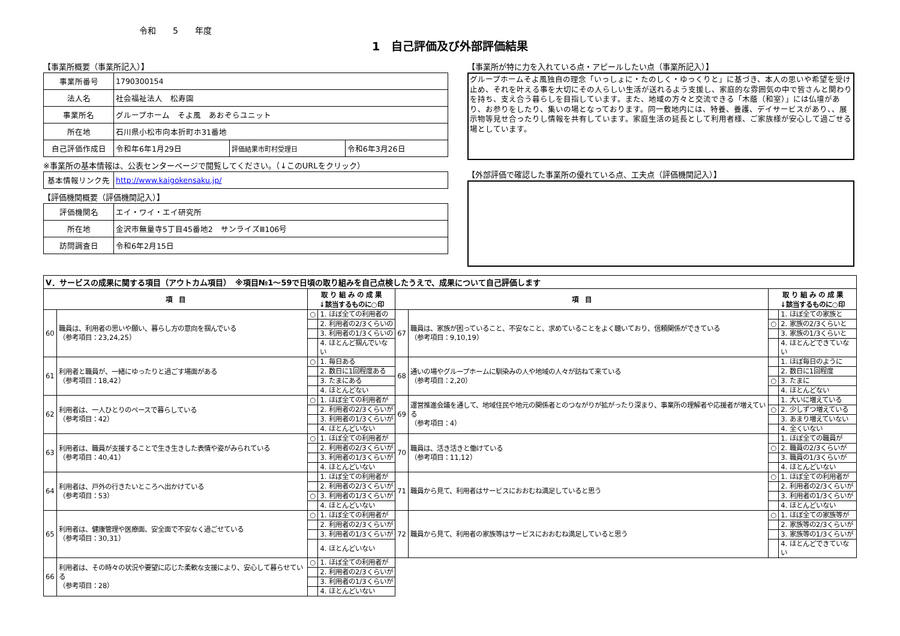令和　　5　　年度
1　自己評価及び外部評価結果
【事業所概要（事業所記入）】
| 事業所番号 | 1790300154 | | |
| 法人名 | 社会福祉法人 松寿園 | | |
| 事業所名 | グループホーム そよ風 あおぞらユニット | | |
| 所在地 | 石川県小松市向本折町ホ31番地 | | |
| 自己評価作成日 | 令和年6年1月29日 | 評価結果市町村受理日 | 令和6年3月26日 |
※事業所の基本情報は、公表センターページで閲覧してください。（↓このURLをクリック）
| 基本情報リンク先 | http://www.kaigokensaku.jp/ |
【評価機関概要（評価機関記入）】
| 評価機関名 | エイ・ワイ・エイ研究所 |
| 所在地 | 金沢市無量寺5丁目45番地2 サンライズⅢ106号 |
| 訪問調査日 | 令和6年2月15日 |
【事業所が特に力を入れている点・アピールしたい点（事業所記入）】
グループホームそよ風独自の理念「いっしょに・たのしく・ゆっくりと」に基づき、本人の思いや希望を受け止め、それを叶える事を大切にその人らしい生活が送れるよう支援し、家庭的な雰囲気の中で皆さんと関わりを持ち、支え合う暮らしを目指しています。また、地域の方々と交流できる「木蔭（和室）」には仏壇があり、お参りをしたり、集いの場となっております。同一敷地内には、特養、養護、デイサービスがあり、、展示物等見せ合ったりし情報を共有しています。家庭生活の延長として利用者様、ご家族様が安心して過ごせる場としています。
【外部評価で確認した事業所の優れている点、工夫点（評価機関記入）】
| Ⅴ．サービスの成果に関する項目（アウトカム項目） ※項目№1～59で日頃の取り組みを自己点検したうえで、成果について自己評価します | | | | | | | |
| --- | --- | --- | --- | --- | --- | --- | --- |
| 項 目 | | 取 り 組 み の 成 果 ↓該当するものに○印 | | 項 目 | | 取 り 組 み の 成 果 ↓該当するものに○印 | |
| 60 | 職員は、利用者の思いや願い、暮らし方の意向を掴んでいる （参考項目：23,24,25） | ○ | 1. ほぼ全ての利用者の | 67 | 職員は、家族が困っていること、不安なこと、求めていることをよく聴いており、信頼関係ができている （参考項目：9,10,19） | | 1. ほぼ全ての家族と |
| | | | 2. 利用者の2/3くらいの | | | ○ | 2. 家族の2/3くらいと |
| | | | 3. 利用者の1/3くらいの | | | | 3. 家族の1/3くらいと |
| | | | 4. ほとんど掴んでいない | | | | 4. ほとんどできていない |
| 61 | 利用者と職員が、一緒にゆったりと過ごす場面がある （参考項目：18,42） | ○ | 1. 毎日ある | 68 | 通いの場やグループホームに馴染みの人や地域の人々が訪ねて来ている （参考項目：2,20） | | 1. ほぼ毎日のように |
| | | | 2. 数日に1回程度ある | | | | 2. 数日に1回程度 |
| | | | 3. たまにある | | | ○ | 3. たまに |
| | | | 4. ほとんどない | | | | 4. ほとんどない |
| 62 | 利用者は、一人ひとりのペースで暮らしている （参考項目：42） | ○ | 1. ほぼ全ての利用者が | 69 | 運営推進会議を通して、地域住民や地元の関係者とのつながりが拡がったり深まり、事業所の理解者や応援者が増えている （参考項目：4） | | 1. 大いに増えている |
| | | | 2. 利用者の2/3くらいが | | | ○ | 2. 少しずつ増えている |
| | | | 3. 利用者の1/3くらいが | | | | 3. あまり増えていない |
| | | | 4. ほとんどいない | | | | 4. 全くいない |
| 63 | 利用者は、職員が支援することで生き生きした表情や姿がみられている （参考項目：40,41） | ○ | 1. ほぼ全ての利用者が | 70 | 職員は、活き活きと働けている （参考項目：11,12） | | 1. ほぼ全ての職員が |
| | | | 2. 利用者の2/3くらいが | | | ○ | 2. 職員の2/3くらいが |
| | | | 3. 利用者の1/3くらいが | | | | 3. 職員の1/3くらいが |
| | | | 4. ほとんどいない | | | | 4. ほとんどいない |
| 64 | 利用者は、戸外の行きたいところへ出かけている （参考項目：53） | | 1. ほぼ全ての利用者が | 71 | 職員から見て、利用者はサービスにおおむね満足していると思う | ○ | 1. ほぼ全ての利用者が |
| | | | 2. 利用者の2/3くらいが | | | | 2. 利用者の2/3くらいが |
| | | ○ | 3. 利用者の1/3くらいが | | | | 3. 利用者の1/3くらいが |
| | | | 4. ほとんどいない | | | | 4. ほとんどいない |
| 65 | 利用者は、健康管理や医療面、安全面で不安なく過ごせている （参考項目：30,31） | ○ | 1. ほぼ全ての利用者が | 72 | 職員から見て、利用者の家族等はサービスにおおむね満足していると思う | ○ | 1. ほぼ全ての家族等が |
| | | | 2. 利用者の2/3くらいが | | | | 2. 家族等の2/3くらいが |
| | | | 3. 利用者の1/3くらいが | | | | 3. 家族等の1/3くらいが |
| | | | 4. ほとんどいない | | | | 4. ほとんどできていない |
| 66 | 利用者は、その時々の状況や要望に応じた柔軟な支援により、安心して暮らせている （参考項目：28） | ○ | 1. ほぼ全ての利用者が | | | | |
| | | | 2. 利用者の2/3くらいが | | | | |
| | | | 3. 利用者の1/3くらいが | | | | |
| | | | 4. ほとんどいない | | | | |